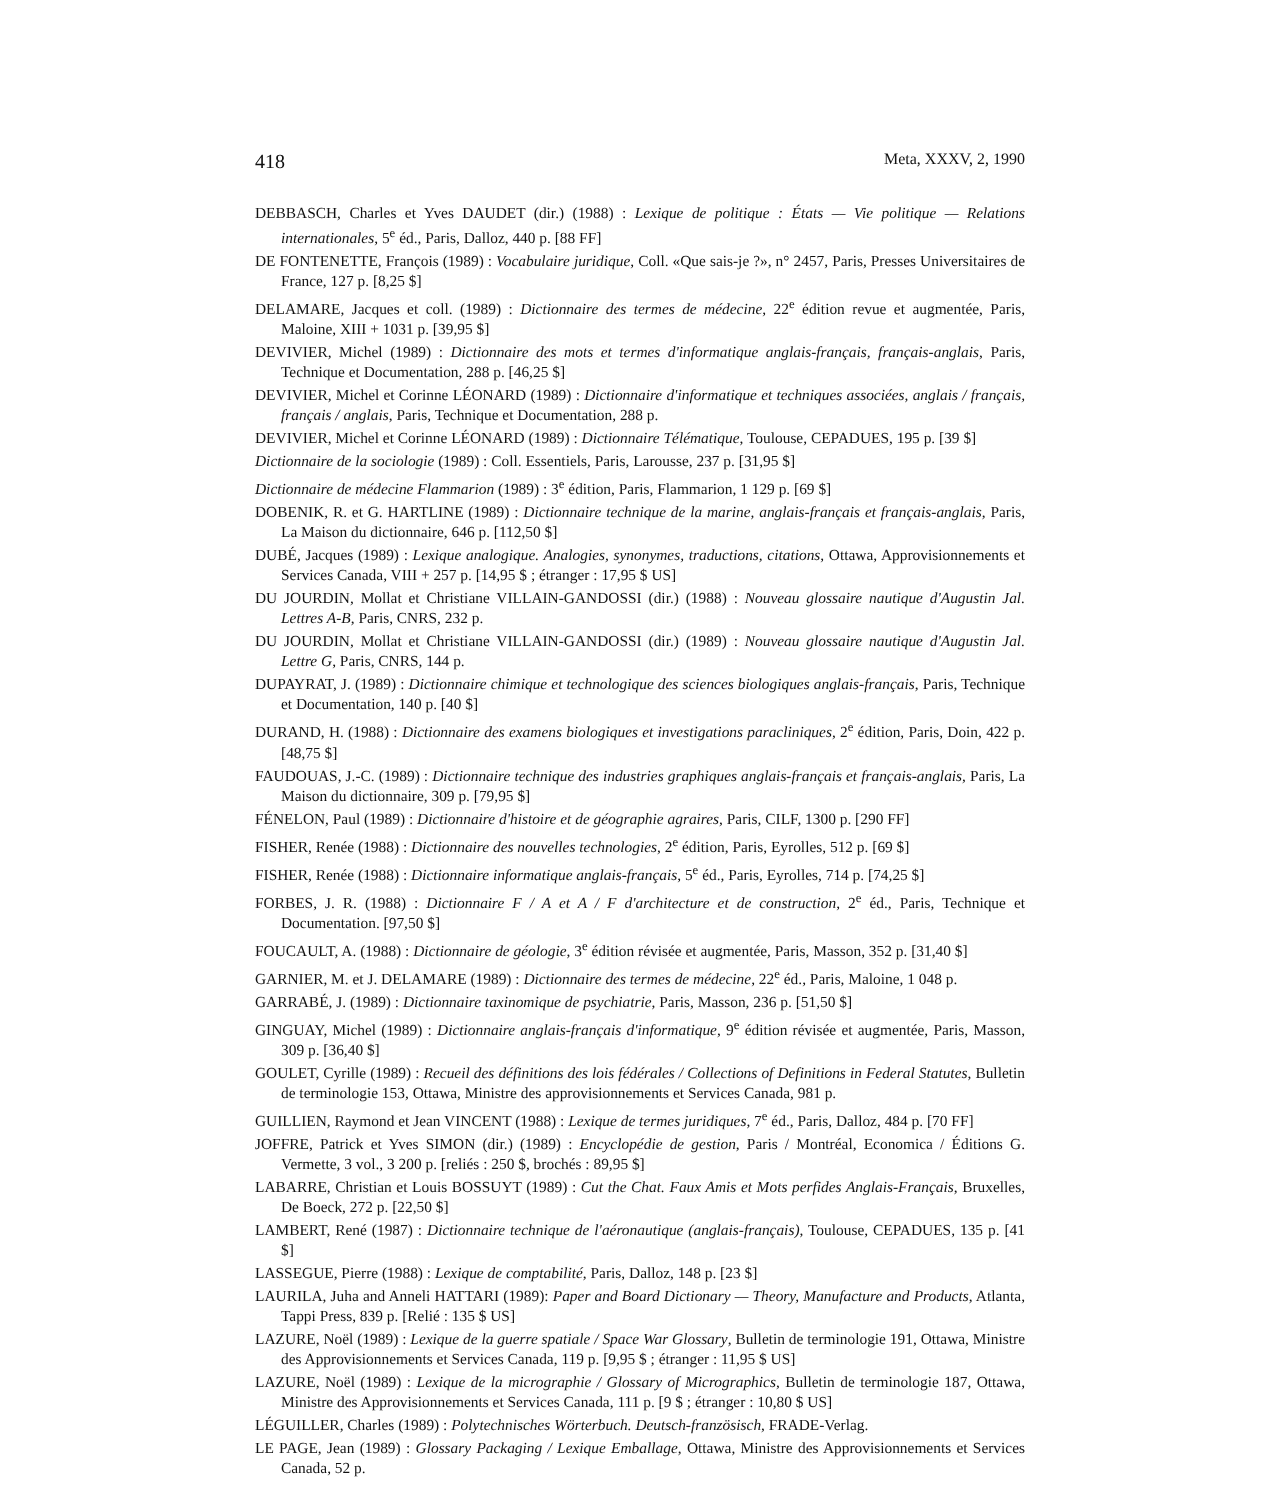418 Meta, XXXV, 2, 1990
DEBBASCH, Charles et Yves DAUDET (dir.) (1988) : Lexique de politique : États — Vie politique — Relations internationales, 5<sup>e</sup> éd., Paris, Dalloz, 440 p. [88 FF]
DE FONTENETTE, François (1989) : Vocabulaire juridique, Coll. «Que sais-je ?», n° 2457, Paris, Presses Universitaires de France, 127 p. [8,25 $]
DELAMARE, Jacques et coll. (1989) : Dictionnaire des termes de médecine, 22<sup>e</sup> édition revue et augmentée, Paris, Maloine, XIII + 1031 p. [39,95 $]
DEVIVIER, Michel (1989) : Dictionnaire des mots et termes d'informatique anglais-français, français-anglais, Paris, Technique et Documentation, 288 p. [46,25 $]
DEVIVIER, Michel et Corinne LÉONARD (1989) : Dictionnaire d'informatique et techniques associées, anglais / français, français / anglais, Paris, Technique et Documentation, 288 p.
DEVIVIER, Michel et Corinne LÉONARD (1989) : Dictionnaire Télématique, Toulouse, CEPADUES, 195 p. [39 $]
Dictionnaire de la sociologie (1989) : Coll. Essentiels, Paris, Larousse, 237 p. [31,95 $]
Dictionnaire de médecine Flammarion (1989) : 3<sup>e</sup> édition, Paris, Flammarion, 1 129 p. [69 $]
DOBENIK, R. et G. HARTLINE (1989) : Dictionnaire technique de la marine, anglais-français et français-anglais, Paris, La Maison du dictionnaire, 646 p. [112,50 $]
DUBÉ, Jacques (1989) : Lexique analogique. Analogies, synonymes, traductions, citations, Ottawa, Approvisionnements et Services Canada, VIII + 257 p. [14,95 $ ; étranger : 17,95 $ US]
DU JOURDIN, Mollat et Christiane VILLAIN-GANDOSSI (dir.) (1988) : Nouveau glossaire nautique d'Augustin Jal. Lettres A-B, Paris, CNRS, 232 p.
DU JOURDIN, Mollat et Christiane VILLAIN-GANDOSSI (dir.) (1989) : Nouveau glossaire nautique d'Augustin Jal. Lettre G, Paris, CNRS, 144 p.
DUPAYRAT, J. (1989) : Dictionnaire chimique et technologique des sciences biologiques anglais-français, Paris, Technique et Documentation, 140 p. [40 $]
DURAND, H. (1988) : Dictionnaire des examens biologiques et investigations paracliniques, 2<sup>e</sup> édition, Paris, Doin, 422 p. [48,75 $]
FAUDOUAS, J.-C. (1989) : Dictionnaire technique des industries graphiques anglais-français et français-anglais, Paris, La Maison du dictionnaire, 309 p. [79,95 $]
FÉNELON, Paul (1989) : Dictionnaire d'histoire et de géographie agraires, Paris, CILF, 1300 p. [290 FF]
FISHER, Renée (1988) : Dictionnaire des nouvelles technologies, 2<sup>e</sup> édition, Paris, Eyrolles, 512 p. [69 $]
FISHER, Renée (1988) : Dictionnaire informatique anglais-français, 5<sup>e</sup> éd., Paris, Eyrolles, 714 p. [74,25 $]
FORBES, J. R. (1988) : Dictionnaire F / A et A / F d'architecture et de construction, 2<sup>e</sup> éd., Paris, Technique et Documentation. [97,50 $]
FOUCAULT, A. (1988) : Dictionnaire de géologie, 3<sup>e</sup> édition révisée et augmentée, Paris, Masson, 352 p. [31,40 $]
GARNIER, M. et J. DELAMARE (1989) : Dictionnaire des termes de médecine, 22<sup>e</sup> éd., Paris, Maloine, 1 048 p.
GARRABÉ, J. (1989) : Dictionnaire taxinomique de psychiatrie, Paris, Masson, 236 p. [51,50 $]
GINGUAY, Michel (1989) : Dictionnaire anglais-français d'informatique, 9<sup>e</sup> édition révisée et augmentée, Paris, Masson, 309 p. [36,40 $]
GOULET, Cyrille (1989) : Recueil des définitions des lois fédérales / Collections of Definitions in Federal Statutes, Bulletin de terminologie 153, Ottawa, Ministre des approvisionnements et Services Canada, 981 p.
GUILLIEN, Raymond et Jean VINCENT (1988) : Lexique de termes juridiques, 7<sup>e</sup> éd., Paris, Dalloz, 484 p. [70 FF]
JOFFRE, Patrick et Yves SIMON (dir.) (1989) : Encyclopédie de gestion, Paris / Montréal, Economica / Éditions G. Vermette, 3 vol., 3 200 p. [reliés : 250 $, brochés : 89,95 $]
LABARRE, Christian et Louis BOSSUYT (1989) : Cut the Chat. Faux Amis et Mots perfides Anglais-Français, Bruxelles, De Boeck, 272 p. [22,50 $]
LAMBERT, René (1987) : Dictionnaire technique de l'aéronautique (anglais-français), Toulouse, CEPADUES, 135 p. [41 $]
LASSEGUE, Pierre (1988) : Lexique de comptabilité, Paris, Dalloz, 148 p. [23 $]
LAURILA, Juha and Anneli HATTARI (1989): Paper and Board Dictionary — Theory, Manufacture and Products, Atlanta, Tappi Press, 839 p. [Relié : 135 $ US]
LAZURE, Noël (1989) : Lexique de la guerre spatiale / Space War Glossary, Bulletin de terminologie 191, Ottawa, Ministre des Approvisionnements et Services Canada, 119 p. [9,95 $ ; étranger : 11,95 $ US]
LAZURE, Noël (1989) : Lexique de la micrographie / Glossary of Micrographics, Bulletin de terminologie 187, Ottawa, Ministre des Approvisionnements et Services Canada, 111 p. [9 $ ; étranger : 10,80 $ US]
LÉGUILLER, Charles (1989) : Polytechnisches Wörterbuch. Deutsch-französisch, FRADE-Verlag.
LE PAGE, Jean (1989) : Glossary Packaging / Lexique Emballage, Ottawa, Ministre des Approvisionnements et Services Canada, 52 p.